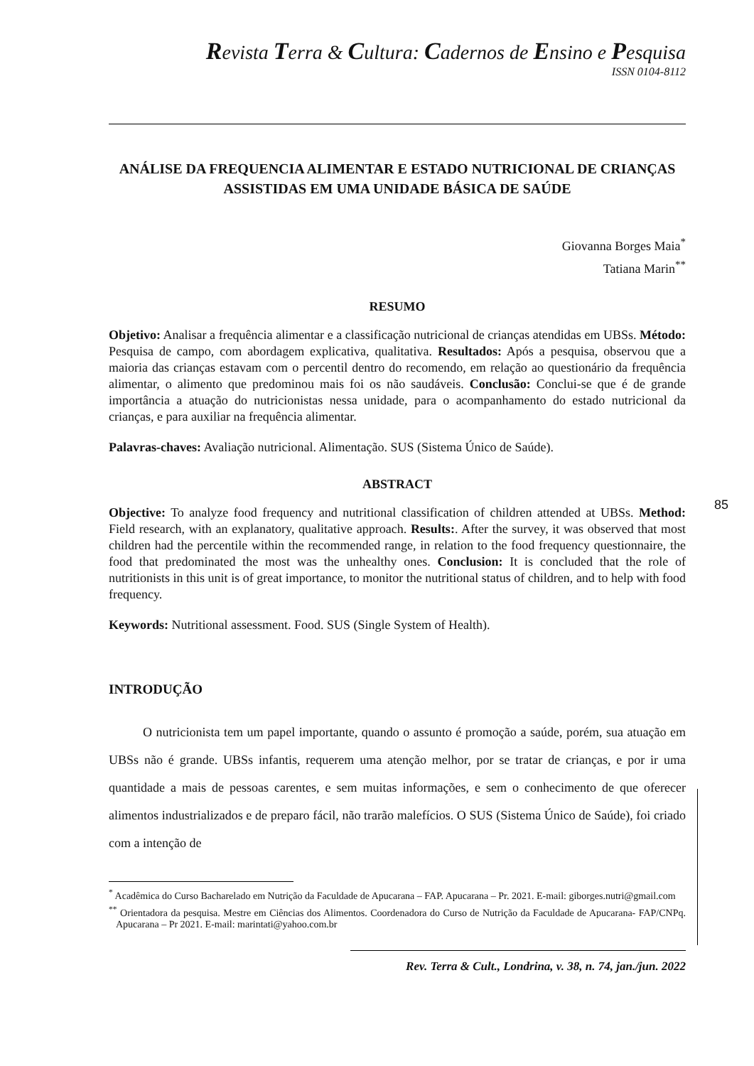Revista Terra & Cultura: Cadernos de Ensino e Pesquisa
ISSN 0104-8112
ANÁLISE DA FREQUENCIA ALIMENTAR E ESTADO NUTRICIONAL DE CRIANÇAS ASSISTIDAS EM UMA UNIDADE BÁSICA DE SAÚDE
Giovanna Borges Maia<sup>*</sup>
Tatiana Marin<sup>**</sup>
RESUMO
Objetivo: Analisar a frequência alimentar e a classificação nutricional de crianças atendidas em UBSs. Método: Pesquisa de campo, com abordagem explicativa, qualitativa. Resultados: Após a pesquisa, observou que a maioria das crianças estavam com o percentil dentro do recomendo, em relação ao questionário da frequência alimentar, o alimento que predominou mais foi os não saudáveis. Conclusão: Conclui-se que é de grande importância a atuação do nutricionistas nessa unidade, para o acompanhamento do estado nutricional da crianças, e para auxiliar na frequência alimentar.
Palavras-chaves: Avaliação nutricional. Alimentação. SUS (Sistema Único de Saúde).
ABSTRACT
Objective: To analyze food frequency and nutritional classification of children attended at UBSs. Method: Field research, with an explanatory, qualitative approach. Results:. After the survey, it was observed that most children had the percentile within the recommended range, in relation to the food frequency questionnaire, the food that predominated the most was the unhealthy ones. Conclusion: It is concluded that the role of nutritionists in this unit is of great importance, to monitor the nutritional status of children, and to help with food frequency.
Keywords: Nutritional assessment. Food. SUS (Single System of Health).
INTRODUÇÃO
O nutricionista tem um papel importante, quando o assunto é promoção a saúde, porém, sua atuação em UBSs não é grande. UBSs infantis, requerem uma atenção melhor, por se tratar de crianças, e por ir uma quantidade a mais de pessoas carentes, e sem muitas informações, e sem o conhecimento de que oferecer alimentos industrializados e de preparo fácil, não trarão malefícios. O SUS (Sistema Único de Saúde), foi criado com a intenção de
<sup>*</sup> Acadêmica do Curso Bacharelado em Nutrição da Faculdade de Apucarana – FAP. Apucarana – Pr. 2021. E-mail: giborges.nutri@gmail.com
<sup>**</sup> Orientadora da pesquisa. Mestre em Ciências dos Alimentos. Coordenadora do Curso de Nutrição da Faculdade de Apucarana- FAP/CNPq. Apucarana – Pr 2021. E-mail: marintati@yahoo.com.br
Rev. Terra & Cult., Londrina, v. 38, n. 74, jan./jun. 2022
85